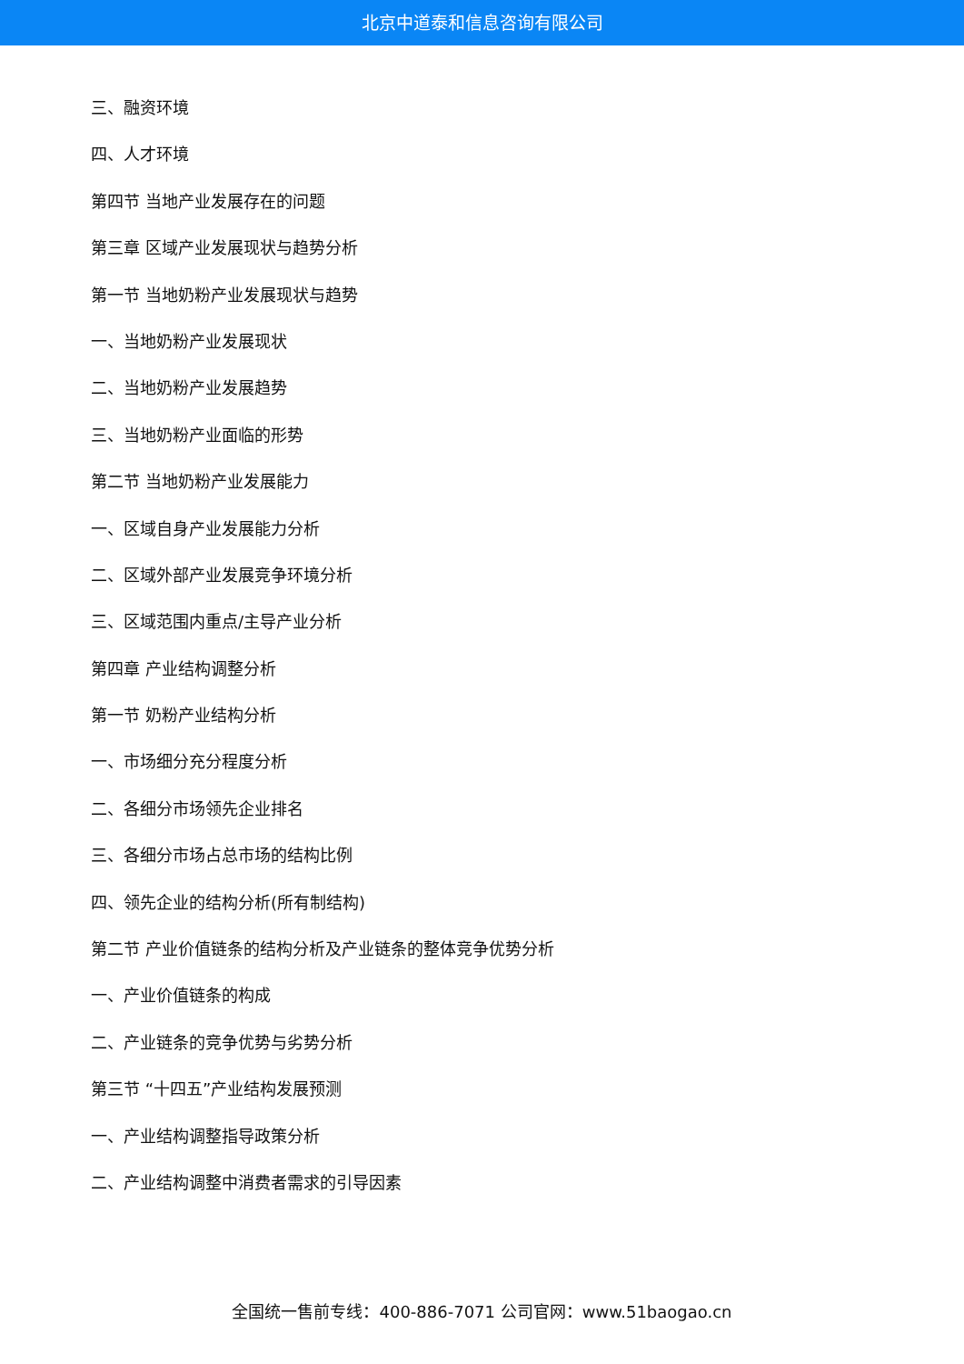北京中道泰和信息咨询有限公司
三、融资环境
四、人才环境
第四节 当地产业发展存在的问题
第三章 区域产业发展现状与趋势分析
第一节 当地奶粉产业发展现状与趋势
一、当地奶粉产业发展现状
二、当地奶粉产业发展趋势
三、当地奶粉产业面临的形势
第二节 当地奶粉产业发展能力
一、区域自身产业发展能力分析
二、区域外部产业发展竞争环境分析
三、区域范围内重点/主导产业分析
第四章 产业结构调整分析
第一节 奶粉产业结构分析
一、市场细分充分程度分析
二、各细分市场领先企业排名
三、各细分市场占总市场的结构比例
四、领先企业的结构分析(所有制结构)
第二节 产业价值链条的结构分析及产业链条的整体竞争优势分析
一、产业价值链条的构成
二、产业链条的竞争优势与劣势分析
第三节 “十四五”产业结构发展预测
一、产业结构调整指导政策分析
二、产业结构调整中消费者需求的引导因素
全国统一售前专线：400-886-7071 公司官网：www.51baogao.cn